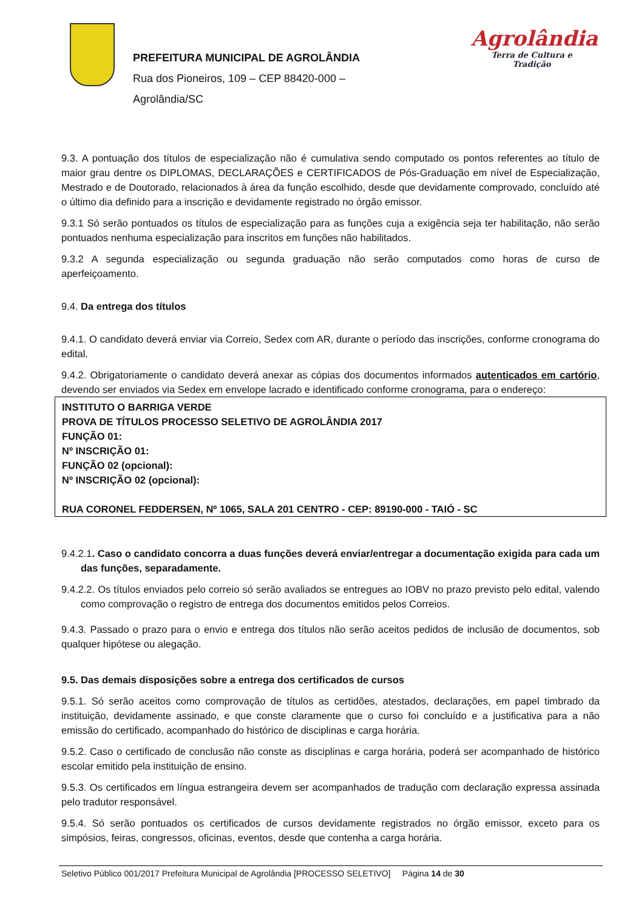PREFEITURA MUNICIPAL DE AGROLÂNDIA
Rua dos Pioneiros, 109 – CEP 88420-000 –
Agrolândia/SC
Agrolândia
Terra de Cultura e Tradição
9.3. A pontuação dos títulos de especialização não é cumulativa sendo computado os pontos referentes ao título de maior grau dentre os DIPLOMAS, DECLARAÇÕES e CERTIFICADOS de Pós-Graduação em nível de Especialização, Mestrado e de Doutorado, relacionados à área da função escolhido, desde que devidamente comprovado, concluído até o último dia definido para a inscrição e devidamente registrado no órgão emissor.
9.3.1 Só serão pontuados os títulos de especialização para as funções cuja a exigência seja ter habilitação, não serão pontuados nenhuma especialização para inscritos em funções não habilitados.
9.3.2 A segunda especialização ou segunda graduação não serão computados como horas de curso de aperfeiçoamento.
9.4. Da entrega dos títulos
9.4.1. O candidato deverá enviar via Correio, Sedex com AR, durante o período das inscrições, conforme cronograma do edital.
9.4.2. Obrigatoriamente o candidato deverá anexar as cópias dos documentos informados autenticados em cartório, devendo ser enviados via Sedex em envelope lacrado e identificado conforme cronograma, para o endereço:
INSTITUTO O BARRIGA VERDE
PROVA DE TÍTULOS PROCESSO SELETIVO DE AGROLÂNDIA 2017
FUNÇÃO 01:
Nº INSCRIÇÃO 01:
FUNÇÃO 02 (opcional):
Nº INSCRIÇÃO 02 (opcional):
RUA CORONEL FEDDERSEN, Nº 1065, SALA 201 CENTRO - CEP: 89190-000 - TAIÓ - SC
9.4.2.1. Caso o candidato concorra a duas funções deverá enviar/entregar a documentação exigida para cada um das funções, separadamente.
9.4.2.2. Os títulos enviados pelo correio só serão avaliados se entregues ao IOBV no prazo previsto pelo edital, valendo como comprovação o registro de entrega dos documentos emitidos pelos Correios.
9.4.3. Passado o prazo para o envio e entrega dos títulos não serão aceitos pedidos de inclusão de documentos, sob qualquer hipótese ou alegação.
9.5. Das demais disposições sobre a entrega dos certificados de cursos
9.5.1. Só serão aceitos como comprovação de títulos as certidões, atestados, declarações, em papel timbrado da instituição, devidamente assinado, e que conste claramente que o curso foi concluído e a justificativa para a não emissão do certificado, acompanhado do histórico de disciplinas e carga horária.
9.5.2. Caso o certificado de conclusão não conste as disciplinas e carga horária, poderá ser acompanhado de histórico escolar emitido pela instituição de ensino.
9.5.3. Os certificados em língua estrangeira devem ser acompanhados de tradução com declaração expressa assinada pelo tradutor responsável.
9.5.4. Só serão pontuados os certificados de cursos devidamente registrados no órgão emissor, exceto para os simpósios, feiras, congressos, oficinas, eventos, desde que contenha a carga horária.
Seletivo Público 001/2017 Prefeitura Municipal de Agrolândia [PROCESSO SELETIVO] Página 14 de 30